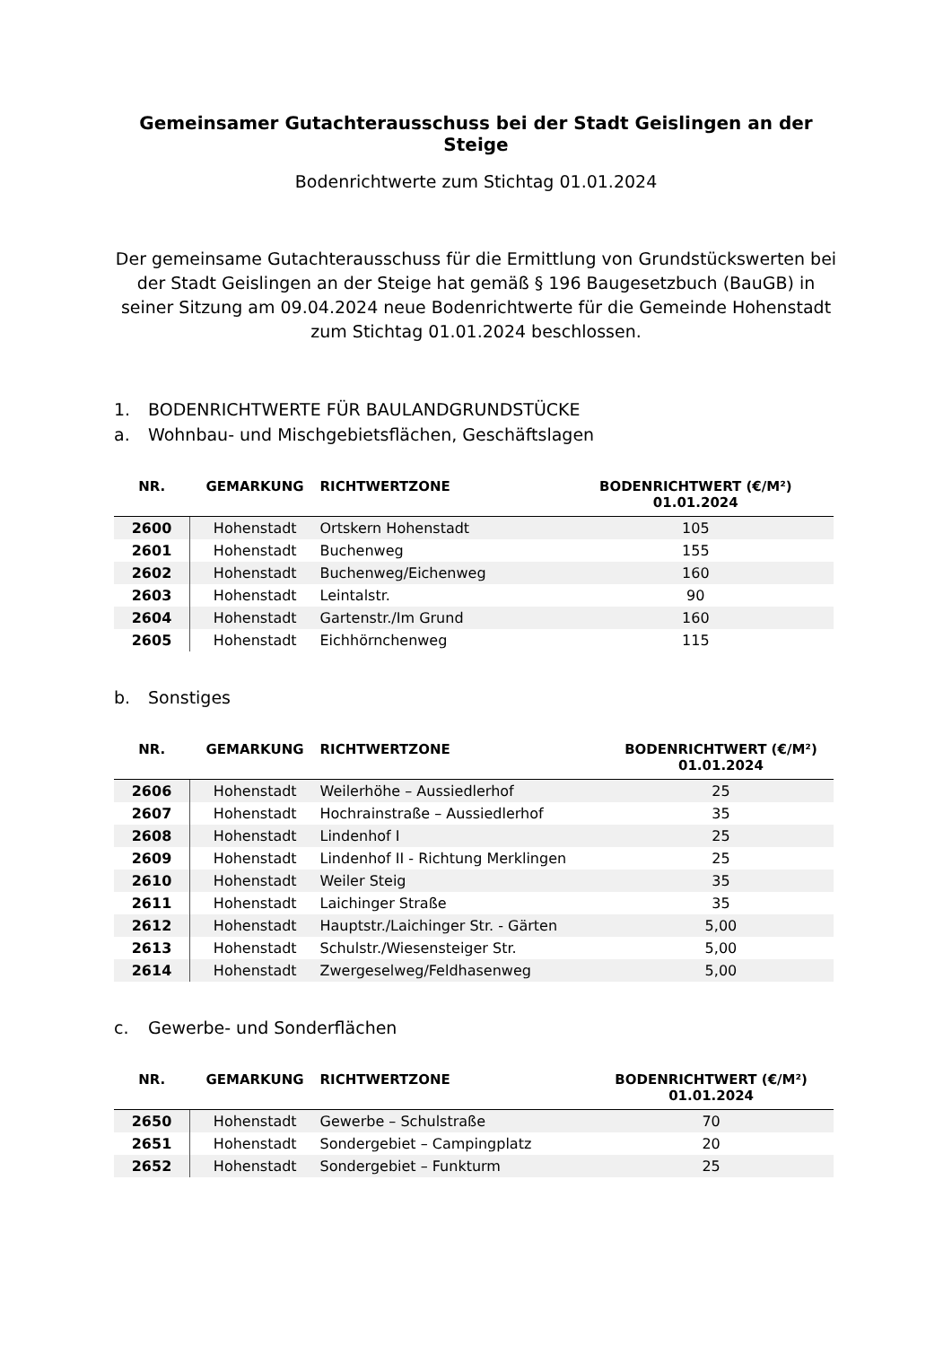Gemeinsamer Gutachterausschuss bei der Stadt Geislingen an der Steige
Bodenrichtwerte zum Stichtag 01.01.2024
Der gemeinsame Gutachterausschuss für die Ermittlung von Grundstückswerten bei der Stadt Geislingen an der Steige hat gemäß § 196 Baugesetzbuch (BauGB) in seiner Sitzung am 09.04.2024 neue Bodenrichtwerte für die Gemeinde Hohenstadt zum Stichtag 01.01.2024 beschlossen.
1. BODENRICHTWERTE FÜR BAULANDGRUNDSTÜCKE
a. Wohnbau- und Mischgebietsflächen, Geschäftslagen
| NR. | GEMARKUNG | RICHTWERTZONE | BODENRICHTWERT (€/M²) 01.01.2024 |
| --- | --- | --- | --- |
| 2600 | Hohenstadt | Ortskern Hohenstadt | 105 |
| 2601 | Hohenstadt | Buchenweg | 155 |
| 2602 | Hohenstadt | Buchenweg/Eichenweg | 160 |
| 2603 | Hohenstadt | Leintalstr. | 90 |
| 2604 | Hohenstadt | Gartenstr./Im Grund | 160 |
| 2605 | Hohenstadt | Eichhörnchenweg | 115 |
b. Sonstiges
| NR. | GEMARKUNG | RICHTWERTZONE | BODENRICHTWERT (€/M²) 01.01.2024 |
| --- | --- | --- | --- |
| 2606 | Hohenstadt | Weilerhöhe – Aussiedlerhof | 25 |
| 2607 | Hohenstadt | Hochrainstraße – Aussiedlerhof | 35 |
| 2608 | Hohenstadt | Lindenhof I | 25 |
| 2609 | Hohenstadt | Lindenhof II - Richtung Merklingen | 25 |
| 2610 | Hohenstadt | Weiler Steig | 35 |
| 2611 | Hohenstadt | Laichinger Straße | 35 |
| 2612 | Hohenstadt | Hauptstr./Laichinger Str. - Gärten | 5,00 |
| 2613 | Hohenstadt | Schulstr./Wiesensteiger Str. | 5,00 |
| 2614 | Hohenstadt | Zwergeselweg/Feldhasenweg | 5,00 |
c. Gewerbe- und Sonderflächen
| NR. | GEMARKUNG | RICHTWERTZONE | BODENRICHTWERT (€/M²) 01.01.2024 |
| --- | --- | --- | --- |
| 2650 | Hohenstadt | Gewerbe – Schulstraße | 70 |
| 2651 | Hohenstadt | Sondergebiet – Campingplatz | 20 |
| 2652 | Hohenstadt | Sondergebiet – Funkturm | 25 |